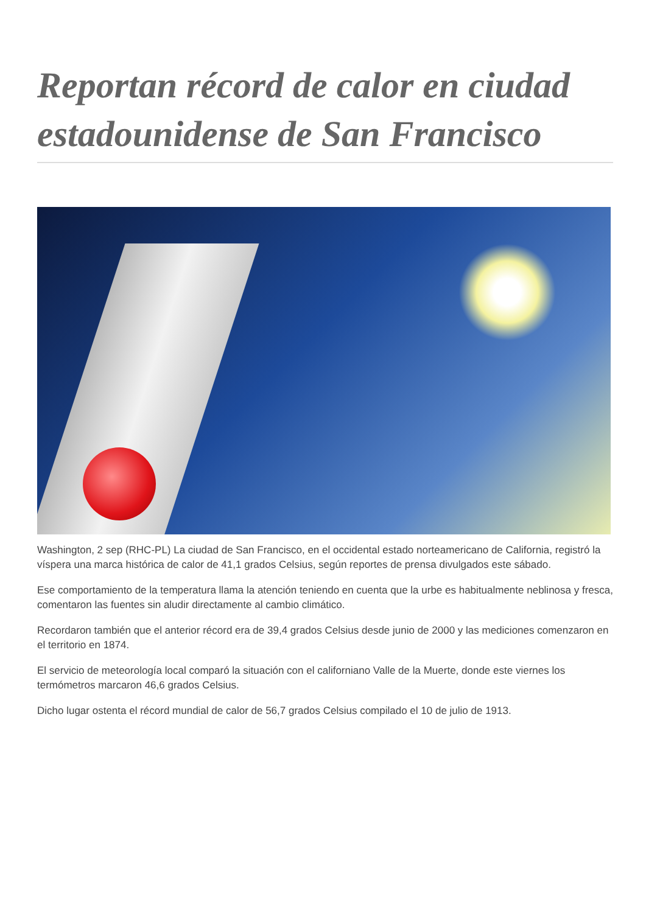Reportan récord de calor en ciudad estadounidense de San Francisco
Washington, 2 sep (RHC-PL) La ciudad de San Francisco, en el occidental estado norteamericano de California, registró la víspera una marca histórica de calor de 41,1 grados Celsius, según reportes de prensa divulgados este sábado.
Ese comportamiento de la temperatura llama la atención teniendo en cuenta que la urbe es habitualmente neblinosa y fresca, comentaron las fuentes sin aludir directamente al cambio climático.
Recordaron también que el anterior récord era de 39,4 grados Celsius desde junio de 2000 y las mediciones comenzaron en el territorio en 1874.
El servicio de meteorología local comparó la situación con el californiano Valle de la Muerte, donde este viernes los termómetros marcaron 46,6 grados Celsius.
Dicho lugar ostenta el récord mundial de calor de 56,7 grados Celsius compilado el 10 de julio de 1913.